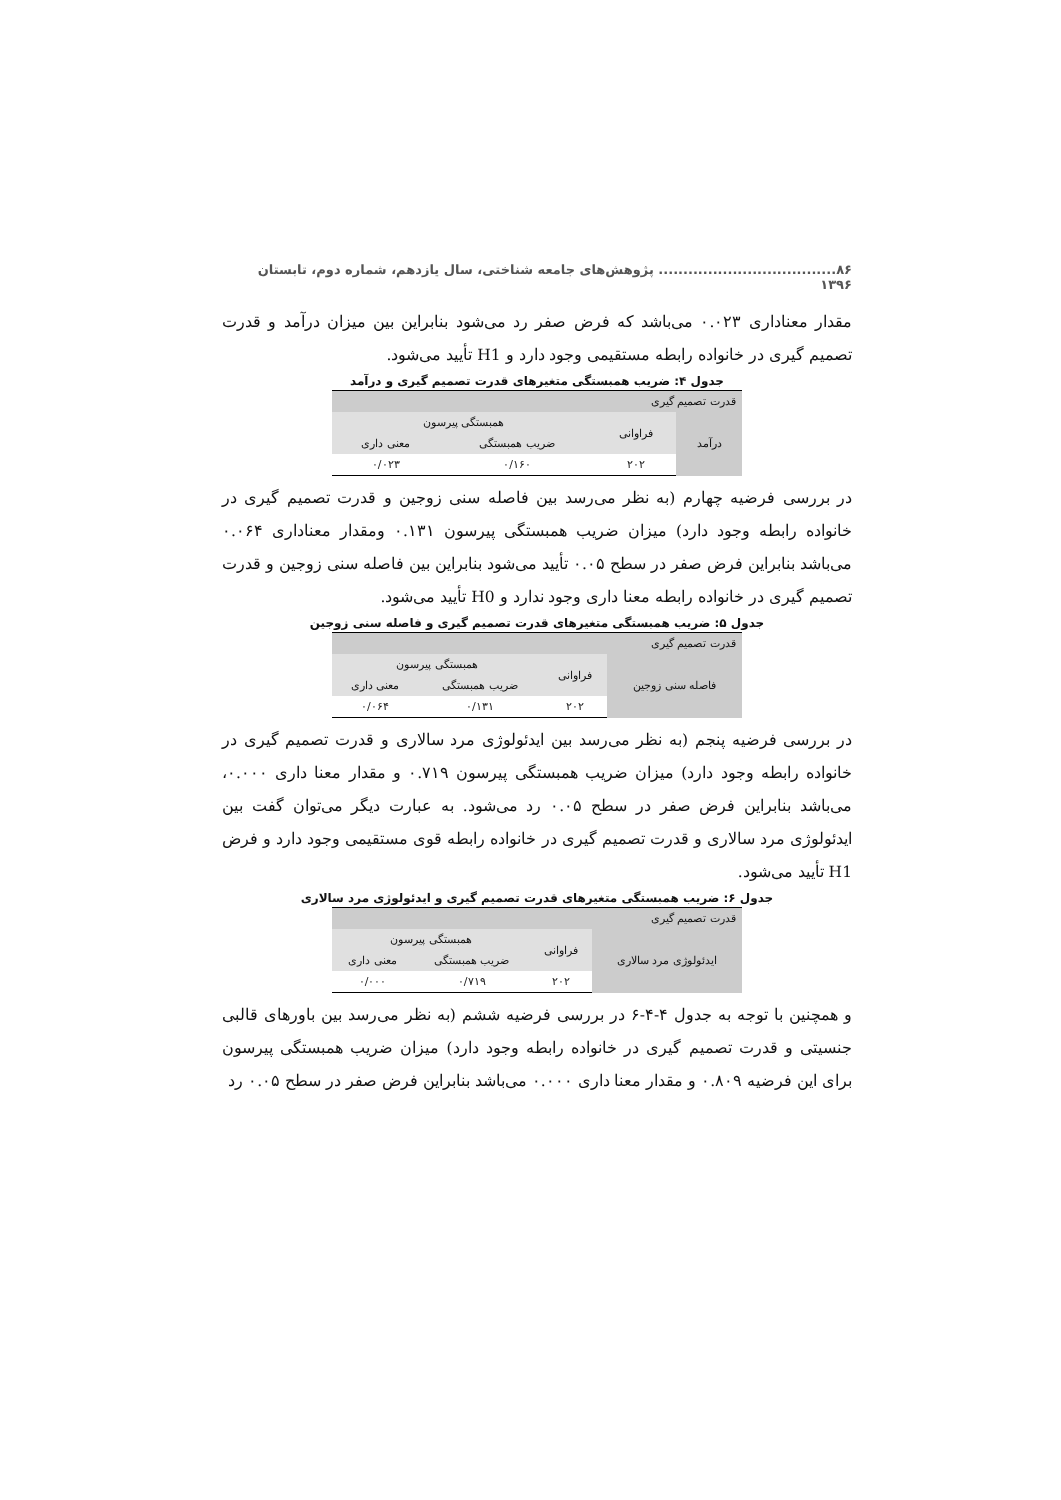۸۶.................................... پژوهش‌های جامعه شناختی، سال یازدهم، شماره دوم، تابستان ۱۳۹۶
مقدار معناداری ۰.۰۲۳ می‌باشد که فرض صفر رد می‌شود بنابراین بین میزان درآمد و قدرت تصمیم گیری در خانواده رابطه مستقیمی وجود دارد و H1 تأیید می‌شود.
جدول ۴: ضریب همبستگی متغیرهای قدرت تصمیم گیری و درآمد
| قدرت تصمیم گیری | | | |
| درآمد | فراوانی | همبستگی پیرسون | |
| | | ضریب همبستگی | معنی داری |
| | ۲۰۲ | ۰/۱۶۰ | ۰/۰۲۳ |
در بررسی فرضیه چهارم (به نظر می‌رسد بین فاصله سنی زوجین و قدرت تصمیم گیری در خانواده رابطه وجود دارد) میزان ضریب همبستگی پیرسون ۰.۱۳۱ ومقدار معناداری ۰.۰۶۴ می‌باشد بنابراین فرض صفر در سطح ۰.۰۵ تأیید می‌شود بنابراین بین فاصله سنی زوجین و قدرت تصمیم گیری در خانواده رابطه معنا داری وجود ندارد و H0 تأیید می‌شود.
جدول ۵: ضریب همبستگی متغیرهای قدرت تصمیم گیری و فاصله سنی زوجین
| قدرت تصمیم گیری | | | |
| فاصله سنی زوجین | فراوانی | همبستگی پیرسون | |
| | | ضریب همبستگی | معنی داری |
| | ۲۰۲ | ۰/۱۳۱ | ۰/۰۶۴ |
در بررسی فرضیه پنجم (به نظر می‌رسد بین ایدئولوژی مرد سالاری و قدرت تصمیم گیری در خانواده رابطه وجود دارد) میزان ضریب همبستگی پیرسون ۰.۷۱۹ و مقدار معنا داری ۰.۰۰۰، می‌باشد بنابراین فرض صفر در سطح ۰.۰۵ رد می‌شود. به عبارت دیگر می‌توان گفت بین ایدئولوژی مرد سالاری و قدرت تصمیم گیری در خانواده رابطه قوی مستقیمی وجود دارد و فرض H1 تأیید می‌شود.
جدول ۶: ضریب همبستگی متغیرهای قدرت تصمیم گیری و ایدئولوژی مرد سالاری
| قدرت تصمیم گیری | | | |
| ایدئولوژی مرد سالاری | فراوانی | همبستگی پیرسون | |
| | | ضریب همبستگی | معنی داری |
| | ۲۰۲ | ۰/۷۱۹ | ۰/۰۰۰ |
و همچنین با توجه به جدول ۴-۴-۶ در بررسی فرضیه ششم (به نظر می‌رسد بین باورهای قالبی جنسیتی و قدرت تصمیم گیری در خانواده رابطه وجود دارد) میزان ضریب همبستگی پیرسون برای این فرضیه ۰.۸۰۹ و مقدار معنا داری ۰.۰۰۰ می‌باشد بنابراین فرض صفر در سطح ۰.۰۵ رد